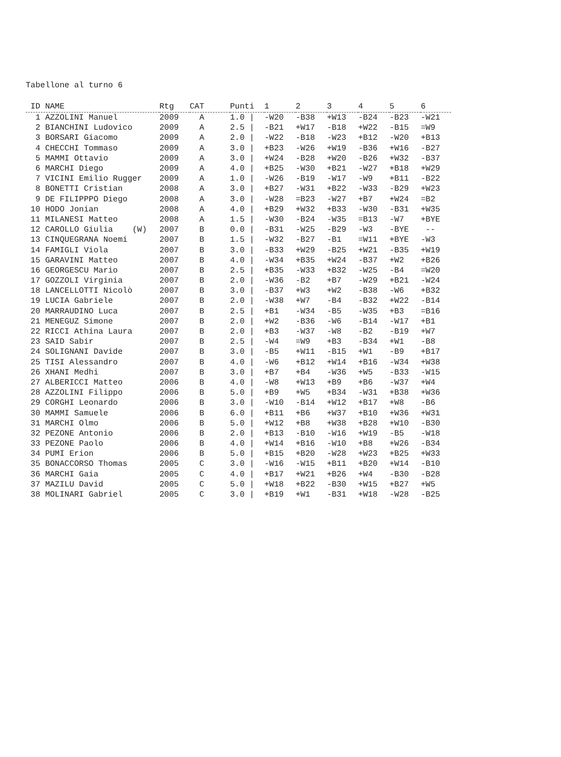Tabellone al turno 6
| ID NAME | Rtg | CAT | Punti | 1 | 2 | 3 | 4 | 5 | 6 |
| --- | --- | --- | --- | --- | --- | --- | --- | --- | --- |
| 1 AZZOLINI Manuel | 2009 | A | 1.0 / | -W20 | -B38 | +W13 | -B24 | -B23 | -W21 |
| 2 BIANCHINI Ludovico | 2009 | A | 2.5 / | -B21 | +W17 | -B18 | +W22 | -B15 | =W9 |
| 3 BORSARI Giacomo | 2009 | A | 2.0 / | -W22 | -B18 | -W23 | +B12 | -W20 | +B13 |
| 4 CHECCHI Tommaso | 2009 | A | 3.0 / | +B23 | -W26 | +W19 | -B36 | +W16 | -B27 |
| 5 MAMMI Ottavio | 2009 | A | 3.0 / | +W24 | -B28 | +W20 | -B26 | +W32 | -B37 |
| 6 MARCHI Diego | 2009 | A | 4.0 / | +B25 | -W30 | +B21 | -W27 | +B18 | +W29 |
| 7 VICINI Emilio Rugger | 2009 | A | 1.0 / | -W26 | -B19 | -W17 | -W9 | +B11 | -B22 |
| 8 BONETTI Cristian | 2008 | A | 3.0 / | +B27 | -W31 | +B22 | -W33 | -B29 | +W23 |
| 9 DE FILIPPPO Diego | 2008 | A | 3.0 / | -W28 | =B23 | -W27 | +B7 | +W24 | =B2 |
| 10 HODO Jonian | 2008 | A | 4.0 / | +B29 | +W32 | +B33 | -W30 | -B31 | +W35 |
| 11 MILANESI Matteo | 2008 | A | 1.5 / | -W30 | -B24 | -W35 | =B13 | -W7 | +BYE |
| 12 CAROLLO Giulia (W) | 2007 | B | 0.0 / | -B31 | -W25 | -B29 | -W3 | -BYE | -- |
| 13 CINQUEGRANA Noemi | 2007 | B | 1.5 / | -W32 | -B27 | -B1 | =W11 | +BYE | -W3 |
| 14 FAMIGLI Viola | 2007 | B | 3.0 / | -B33 | +W29 | -B25 | +W21 | -B35 | +W19 |
| 15 GARAVINI Matteo | 2007 | B | 4.0 / | -W34 | +B35 | +W24 | -B37 | +W2 | +B26 |
| 16 GEORGESCU Mario | 2007 | B | 2.5 / | +B35 | -W33 | +B32 | -W25 | -B4 | =W20 |
| 17 GOZZOLI Virginia | 2007 | B | 2.0 / | -W36 | -B2 | +B7 | -W29 | +B21 | -W24 |
| 18 LANCELLOTTI Nicolò | 2007 | B | 3.0 / | -B37 | +W3 | +W2 | -B38 | -W6 | +B32 |
| 19 LUCIA Gabriele | 2007 | B | 2.0 / | -W38 | +W7 | -B4 | -B32 | +W22 | -B14 |
| 20 MARRAUDINO Luca | 2007 | B | 2.5 / | +B1 | -W34 | -B5 | -W35 | +B3 | =B16 |
| 21 MENEGUZ Simone | 2007 | B | 2.0 / | +W2 | -B36 | -W6 | -B14 | -W17 | +B1 |
| 22 RICCI Athina Laura | 2007 | B | 2.0 / | +B3 | -W37 | -W8 | -B2 | -B19 | +W7 |
| 23 SAID Sabir | 2007 | B | 2.5 / | -W4 | =W9 | +B3 | -B34 | +W1 | -B8 |
| 24 SOLIGNANI Davide | 2007 | B | 3.0 / | -B5 | +W11 | -B15 | +W1 | -B9 | +B17 |
| 25 TISI Alessandro | 2007 | B | 4.0 / | -W6 | +B12 | +W14 | +B16 | -W34 | +W38 |
| 26 XHANI Medhi | 2007 | B | 3.0 / | +B7 | +B4 | -W36 | +W5 | -B33 | -W15 |
| 27 ALBERICCI Matteo | 2006 | B | 4.0 / | -W8 | +W13 | +B9 | +B6 | -W37 | +W4 |
| 28 AZZOLINI Filippo | 2006 | B | 5.0 / | +B9 | +W5 | +B34 | -W31 | +B38 | +W36 |
| 29 CORGHI Leonardo | 2006 | B | 3.0 / | -W10 | -B14 | +W12 | +B17 | +W8 | -B6 |
| 30 MAMMI Samuele | 2006 | B | 6.0 / | +B11 | +B6 | +W37 | +B10 | +W36 | +W31 |
| 31 MARCHI Olmo | 2006 | B | 5.0 / | +W12 | +B8 | +W38 | +B28 | +W10 | -B30 |
| 32 PEZONE Antonio | 2006 | B | 2.0 / | +B13 | -B10 | -W16 | +W19 | -B5 | -W18 |
| 33 PEZONE Paolo | 2006 | B | 4.0 / | +W14 | +B16 | -W10 | +B8 | +W26 | -B34 |
| 34 PUMI Erion | 2006 | B | 5.0 / | +B15 | +B20 | -W28 | +W23 | +B25 | +W33 |
| 35 BONACCORSO Thomas | 2005 | C | 3.0 / | -W16 | -W15 | +B11 | +B20 | +W14 | -B10 |
| 36 MARCHI Gaia | 2005 | C | 4.0 / | +B17 | +W21 | +B26 | +W4 | -B30 | -B28 |
| 37 MAZILU David | 2005 | C | 5.0 / | +W18 | +B22 | -B30 | +W15 | +B27 | +W5 |
| 38 MOLINARI Gabriel | 2005 | C | 3.0 / | +B19 | +W1 | -B31 | +W18 | -W28 | -B25 |